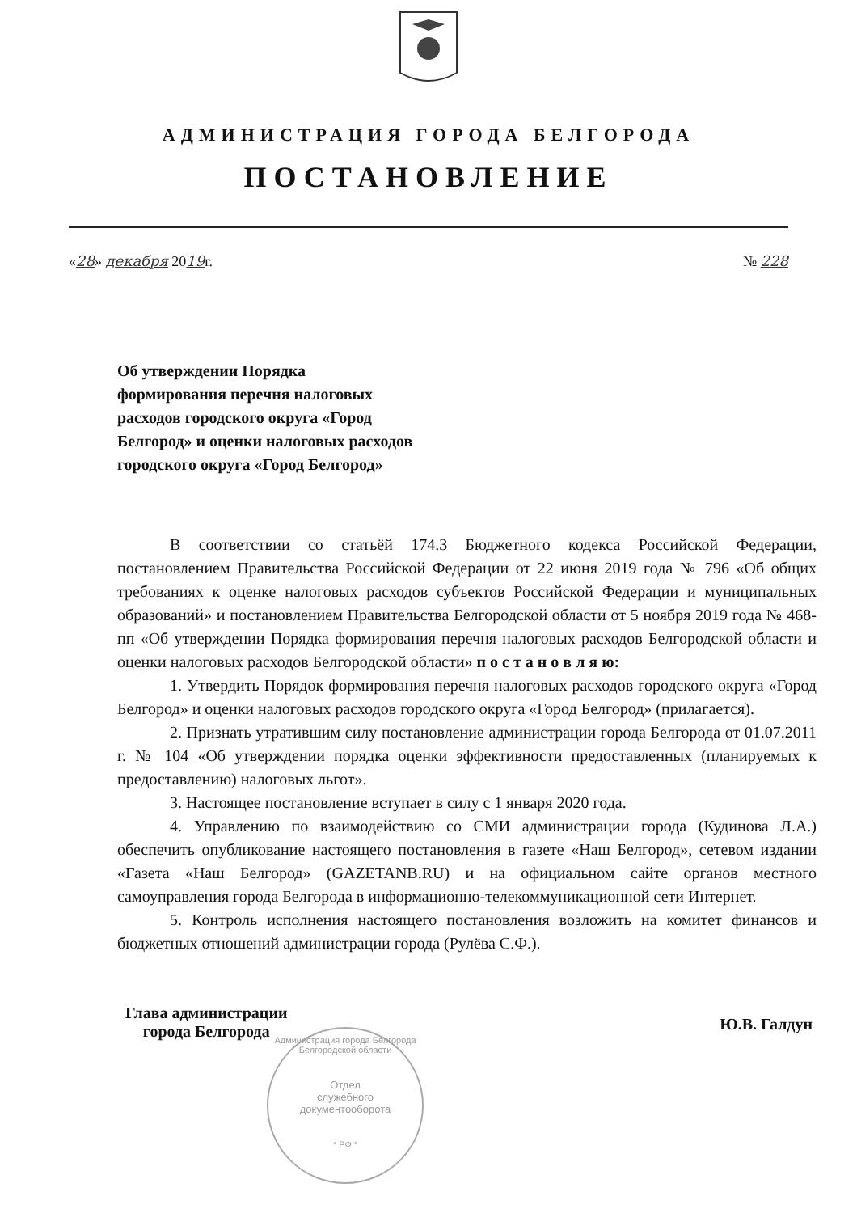АДМИНИСТРАЦИЯ ГОРОДА БЕЛГОРОДА
ПОСТАНОВЛЕНИЕ
«28» декабря 2019г. № 228
Об утверждении Порядка
формирования перечня налоговых
расходов городского округа «Город
Белгород» и оценки налоговых расходов
городского округа «Город Белгород»
В соответствии со статьёй 174.3 Бюджетного кодекса Российской Федерации, постановлением Правительства Российской Федерации от 22 июня 2019 года № 796 «Об общих требованиях к оценке налоговых расходов субъектов Российской Федерации и муниципальных образований» и постановлением Правительства Белгородской области от 5 ноября 2019 года № 468-пп «Об утверждении Порядка формирования перечня налоговых расходов Белгородской области и оценки налоговых расходов Белгородской области» п о с т а н о в л я ю:
1. Утвердить Порядок формирования перечня налоговых расходов городского округа «Город Белгород» и оценки налоговых расходов городского округа «Город Белгород» (прилагается).
2. Признать утратившим силу постановление администрации города Белгорода от 01.07.2011 г. № 104 «Об утверждении порядка оценки эффективности предоставленных (планируемых к предоставлению) налоговых льгот».
3. Настоящее постановление вступает в силу с 1 января 2020 года.
4. Управлению по взаимодействию со СМИ администрации города (Кудинова Л.А.) обеспечить опубликование настоящего постановления в газете «Наш Белгород», сетевом издании «Газета «Наш Белгород» (GAZETANB.RU) и на официальном сайте органов местного самоуправления города Белгорода в информационно-телекоммуникационной сети Интернет.
5. Контроль исполнения настоящего постановления возложить на комитет финансов и бюджетных отношений администрации города (Рулёва С.Ф.).
Глава администрации
города Белгорода
Ю.В. Галдун
Администрация города Белгорода Белгородской области
Отдел
служебного
документооборота
* РФ *